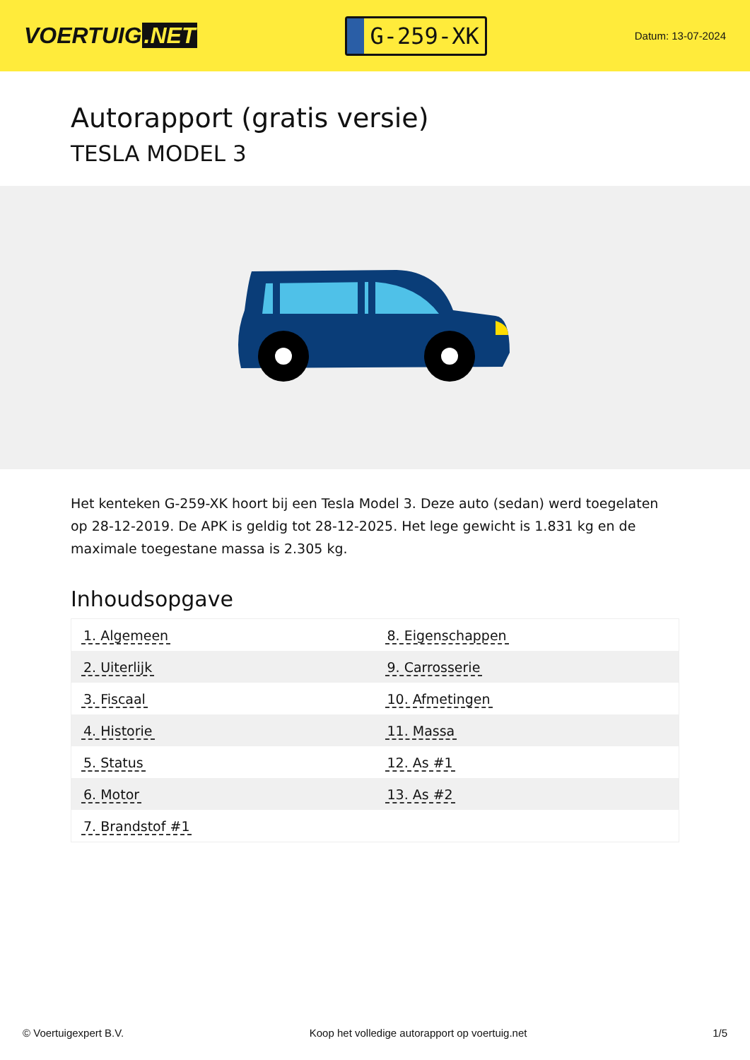VOERTUIG.NET
G-259-XK
Datum: 13-07-2024
Autorapport (gratis versie)
TESLA MODEL 3
Het kenteken G-259-XK hoort bij een Tesla Model 3. Deze auto (sedan) werd toegelaten op 28-12-2019. De APK is geldig tot 28-12-2025. Het lege gewicht is 1.831 kg en de maximale toegestane massa is 2.305 kg.
Inhoudsopgave
| 1. Algemeen | 8. Eigenschappen |
| 2. Uiterlijk | 9. Carrosserie |
| 3. Fiscaal | 10. Afmetingen |
| 4. Historie | 11. Massa |
| 5. Status | 12. As #1 |
| 6. Motor | 13. As #2 |
| 7. Brandstof #1 | |
© Voertuigexpert B.V. Koop het volledige autorapport op voertuig.net
1/5